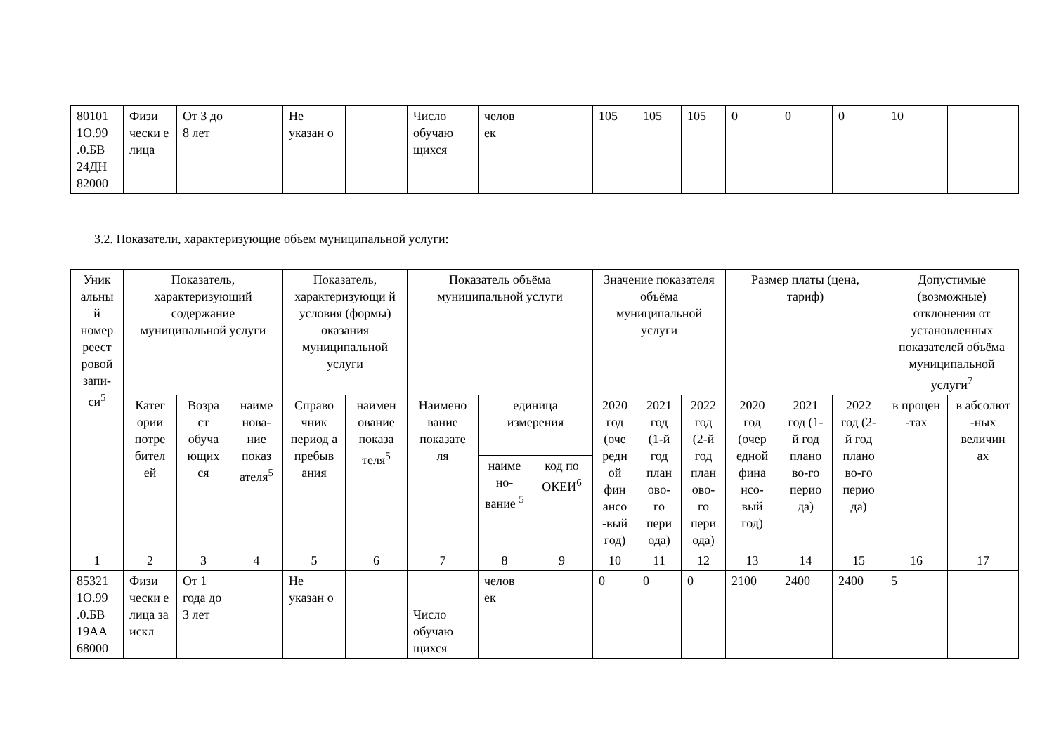| 80101 1О.99 .0.БВ 24ДН 82000 | Физи чески е лица | От 3 до 8 лет | | Не указан о | | Число обучаю щихся | челов ек | | 105 | 105 | 105 | 0 | 0 | 0 | 10 | |
3.2. Показатели, характеризующие объем муниципальной услуги:
| Уник альны й номер реест ровой запи- си<sup>5</sup> | Показатель, характеризующий содержание муниципальной услуги | | | Показатель, характеризующи й условия (формы) оказания муниципальной услуги | | Показатель объёма муниципальной услуги | | | Значение показателя объёма муниципальной услуги | | | Размер платы (цена, тариф) | | | Допустимые (возможные) отклонения от установленных показателей объёма муниципальной услуги<sup>7</sup> | |
| --- | --- | --- | --- | --- | --- | --- | --- | --- | --- | --- | --- | --- | --- | --- | --- | --- |
| | Катег ории потре бител ей | Возра ст обуча ющих ся | наиме нова- ние показ ателя<sup>5</sup> | Справо чник период а пребыв ания | наимен ование показа теля<sup>5</sup> | Наимено вание показате ля | единица измерения | | 2020 год (оче редн ой фин ансо -вый год) | 2021 год (1-й год план ово- го пери ода) | 2022 год (2-й год план ово- го пери ода) | 2020 год (очер едной фина нсо- вый год) | 2021 год (1-й год плано во-го перио да) | 2022 год (2-й год плано во-го перио да) | в процен -тах | в абсолют -ных величин ах |
| | | | | | | | наиме но- вание <sup>5</sup> | код по ОКЕИ<sup>6</sup> | | | | | | | | |
| 1 | 2 | 3 | 4 | 5 | 6 | 7 | 8 | 9 | 10 | 11 | 12 | 13 | 14 | 15 | 16 | 17 |
| 85321 1О.99 .0.БВ 19АА 68000 | Физи чески е лица за искл | От 1 года до 3 лет | | Не указан о | | Число обучаю щихся | челов ек | | 0 | 0 | 0 | 2100 | 2400 | 2400 | 5 | |